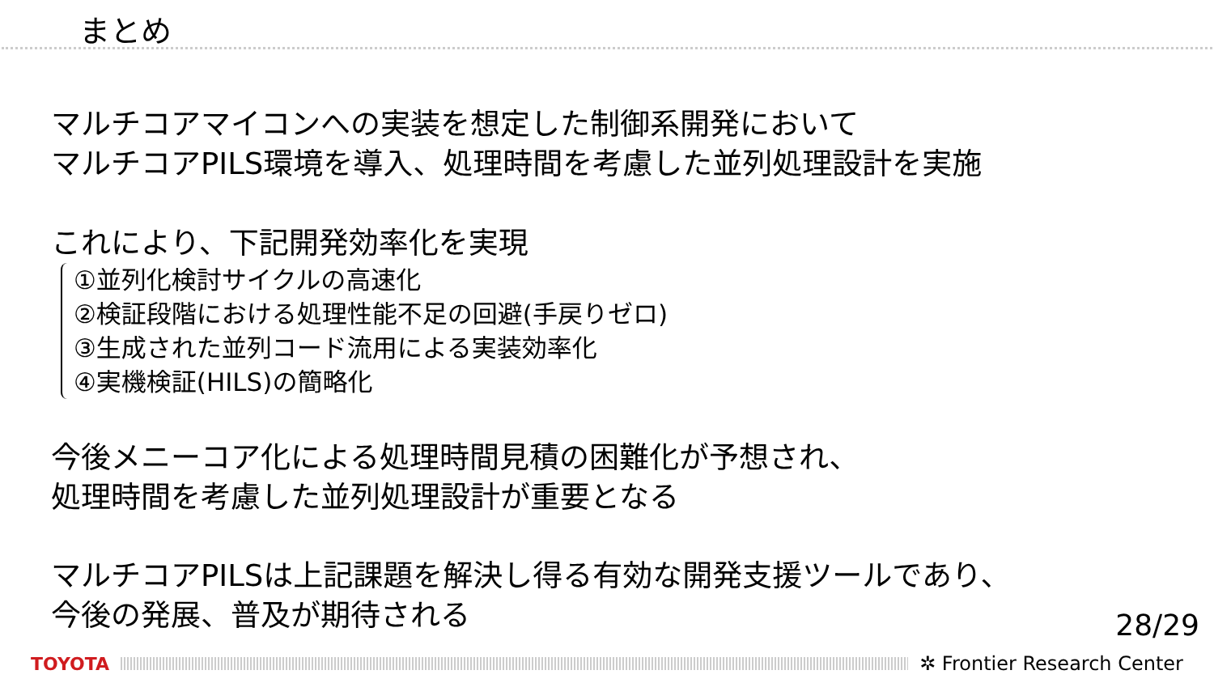まとめ
マルチコアマイコンへの実装を想定した制御系開発において
マルチコアPILS環境を導入、処理時間を考慮した並列処理設計を実施
これにより、下記開発効率化を実現
①並列化検討サイクルの高速化
②検証段階における処理性能不足の回避(手戻りゼロ)
③生成された並列コード流用による実装効率化
④実機検証(HILS)の簡略化
今後メニーコア化による処理時間見積の困難化が予想され、
処理時間を考慮した並列処理設計が重要となる
マルチコアPILSは上記課題を解決し得る有効な開発支援ツールであり、
今後の発展、普及が期待される
28/29
TOYOTA ✲ Frontier Research Center